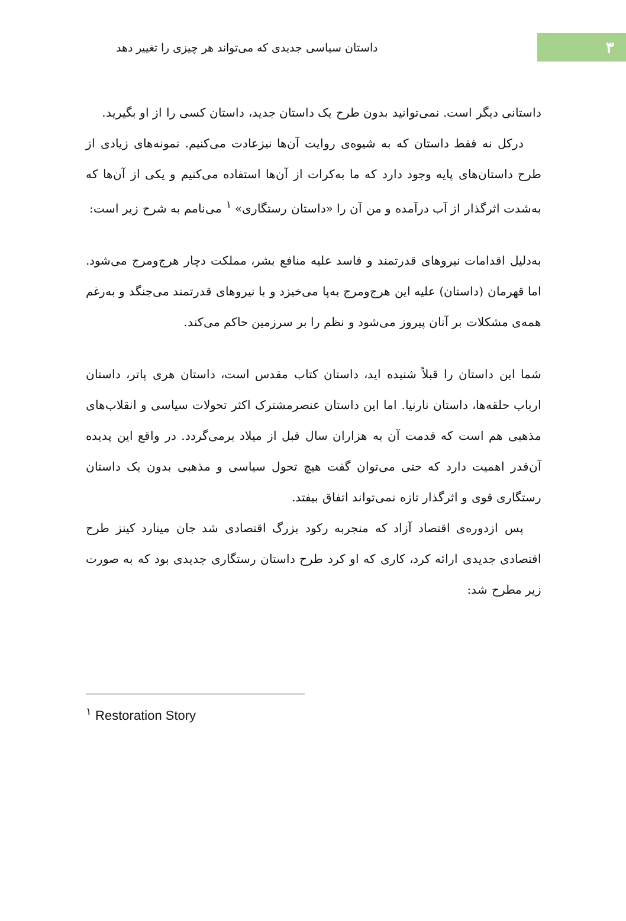۳
داستان سیاسی جدیدی که می‌تواند هر چیزی را تغییر دهد
داستانی دیگر است. نمی‌توانید بدون طرح یک داستان جدید، داستان کسی را از او بگیرید.
درکل نه فقط داستان که به شیوه‌ی روایت آن‌ها نیزعادت می‌کنیم. نمونه‌های زیادی از طرح داستان‌های پایه وجود دارد که ما به‌کرات از آن‌ها استفاده می‌کنیم و یکی از آن‌ها که به‌شدت اثرگذار از آب درآمده و من آن را «داستان رستگاری» <sup>۱</sup> می‌نامم به شرح زیر است:
به‌دلیل اقدامات نیروهای قدرتمند و فاسد علیه منافع بشر، مملکت دچار هرج‌ومرج می‌شود. اما قهرمان (داستان) علیه این هرج‌ومرج به‌پا می‌خیزد و با نیروهای قدرتمند می‌جنگد و به‌رغم همه‌ی مشکلات بر آنان پیروز می‌شود و نظم را بر سرزمین حاکم می‌کند.
شما این داستان را قبلاً شنیده اید، داستان کتاب مقدس است، داستان هری پاتر، داستان ارباب حلقه‌ها، داستان نارنیا. اما این داستان عنصرمشترک اکثر تحولات سیاسی و انقلاب‌های مذهبی هم است که قدمت آن به هزاران سال قبل از میلاد برمی‌گردد. در واقع این پدیده آن‌قدر اهمیت دارد که حتی می‌توان گفت هیچ تحول سیاسی و مذهبی بدون یک داستان رستگاری قوی و اثرگذار تازه نمی‌تواند اتفاق بیفتد.
پس ازدوره‌ی اقتصاد آزاد که منجربه رکود بزرگ اقتصادی شد جان مینارد کینز طرح اقتصادی جدیدی ارائه کرد، کاری که او کرد طرح داستان رستگاری جدیدی بود که به صورت زیر مطرح شد:
<sup>۱</sup> Restoration Story